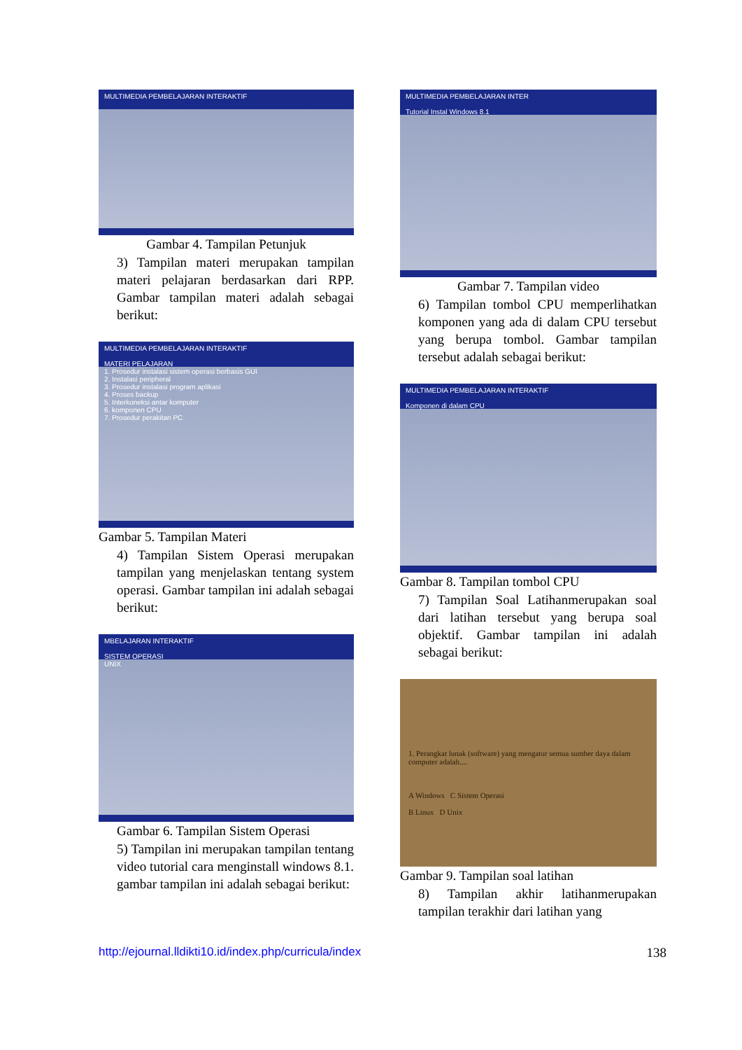MULTIMEDIA PEMBELAJARAN INTERAKTIF
Gambar 4. Tampilan Petunjuk
3) Tampilan materi merupakan tampilan materi pelajaran berdasarkan dari RPP. Gambar tampilan materi adalah sebagai berikut:
MULTIMEDIA PEMBELAJARAN INTERAKTIF
MATERI PELAJARAN
1. Prosedur instalasi sistem operasi berbasis GUI
2. Instalasi peripheral
3. Prosedur instalasi program aplikasi
4. Proses backup
5. Interkoneksi antar komputer
6. komponen CPU
7. Prosedur perakitan PC
Gambar 5. Tampilan Materi
4) Tampilan Sistem Operasi merupakan tampilan yang menjelaskan tentang system operasi. Gambar tampilan ini adalah sebagai berikut:
MBELAJARAN INTERAKTIF
SISTEM OPERASI
UNIX
Gambar 6. Tampilan Sistem Operasi
5) Tampilan ini merupakan tampilan tentang video tutorial cara menginstall windows 8.1. gambar tampilan ini adalah sebagai berikut:
MULTIMEDIA PEMBELAJARAN INTER
Tutorial Instal Windows 8.1
Gambar 7. Tampilan video
6) Tampilan tombol CPU memperlihatkan komponen yang ada di dalam CPU tersebut yang berupa tombol. Gambar tampilan tersebut adalah sebagai berikut:
MULTIMEDIA PEMBELAJARAN INTERAKTIF
Komponen di dalam CPU
Gambar 8. Tampilan tombol CPU
7) Tampilan Soal Latihanmerupakan soal dari latihan tersebut yang berupa soal objektif. Gambar tampilan ini adalah sebagai berikut:
1. Perangkat lunak (software) yang mengatur semua sumber daya dalam computer adalah....
A Windows C Sistem Operasi
B Linux D Unix
Gambar 9. Tampilan soal latihan
8) Tampilan akhir latihanmerupakan tampilan terakhir dari latihan yang
http://ejournal.lldikti10.id/index.php/curricula/index 138